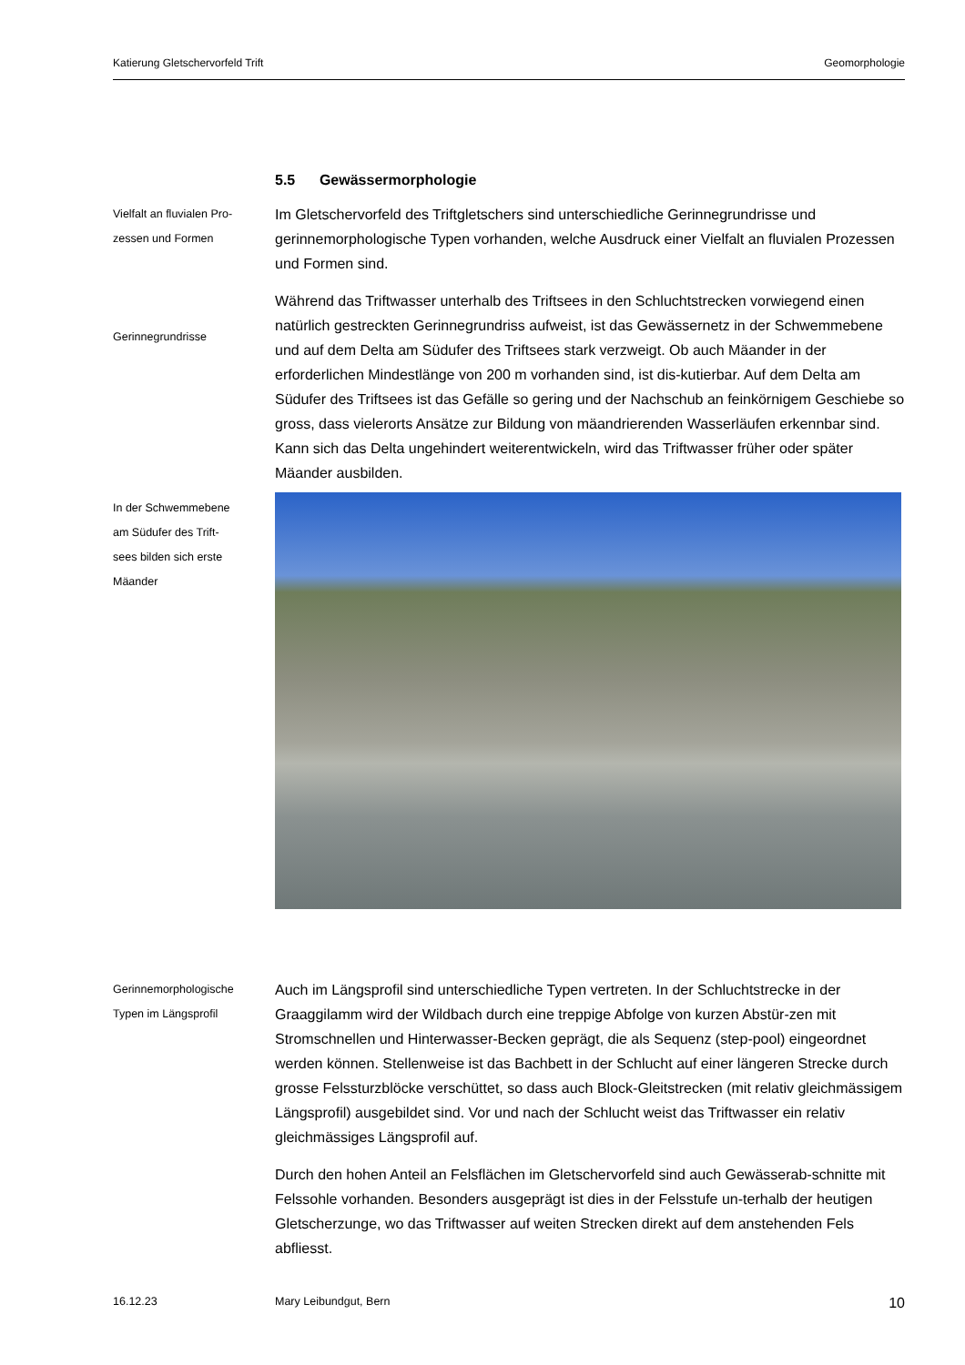Katierung Gletschervorfeld Trift Geomorphologie
5.5 Gewässermorphologie
Vielfalt an fluvialen Pro-
zessen und Formen
Gerinnegrundrisse
Im Gletschervorfeld des Triftgletschers sind unterschiedliche Gerinnegrundrisse und gerinnemorphologische Typen vorhanden, welche Ausdruck einer Vielfalt an fluvialen Prozessen und Formen sind.
Während das Triftwasser unterhalb des Triftsees in den Schluchtstrecken vorwiegend einen natürlich gestreckten Gerinnegrundriss aufweist, ist das Gewässernetz in der Schwemmebene und auf dem Delta am Südufer des Triftsees stark verzweigt. Ob auch Mäander in der erforderlichen Mindestlänge von 200 m vorhanden sind, ist dis-kutierbar. Auf dem Delta am Südufer des Triftsees ist das Gefälle so gering und der Nachschub an feinkörnigem Geschiebe so gross, dass vielerorts Ansätze zur Bildung von mäandrierenden Wasserläufen erkennbar sind. Kann sich das Delta ungehindert weiterentwickeln, wird das Triftwasser früher oder später Mäander ausbilden.
In der Schwemmebene
am Südufer des Trift-
sees bilden sich erste
Mäander
Gerinnemorphologische
Typen im Längsprofil
Auch im Längsprofil sind unterschiedliche Typen vertreten. In der Schluchtstrecke in der Graaggilamm wird der Wildbach durch eine treppige Abfolge von kurzen Abstür-zen mit Stromschnellen und Hinterwasser-Becken geprägt, die als Sequenz (step-pool) eingeordnet werden können. Stellenweise ist das Bachbett in der Schlucht auf einer längeren Strecke durch grosse Felssturzblöcke verschüttet, so dass auch Block-Gleitstrecken (mit relativ gleichmässigem Längsprofil) ausgebildet sind. Vor und nach der Schlucht weist das Triftwasser ein relativ gleichmässiges Längsprofil auf.
Durch den hohen Anteil an Felsflächen im Gletschervorfeld sind auch Gewässerab-schnitte mit Felssohle vorhanden. Besonders ausgeprägt ist dies in der Felsstufe un-terhalb der heutigen Gletscherzunge, wo das Triftwasser auf weiten Strecken direkt auf dem anstehenden Fels abfliesst.
16.12.23 Mary Leibundgut, Bern 10